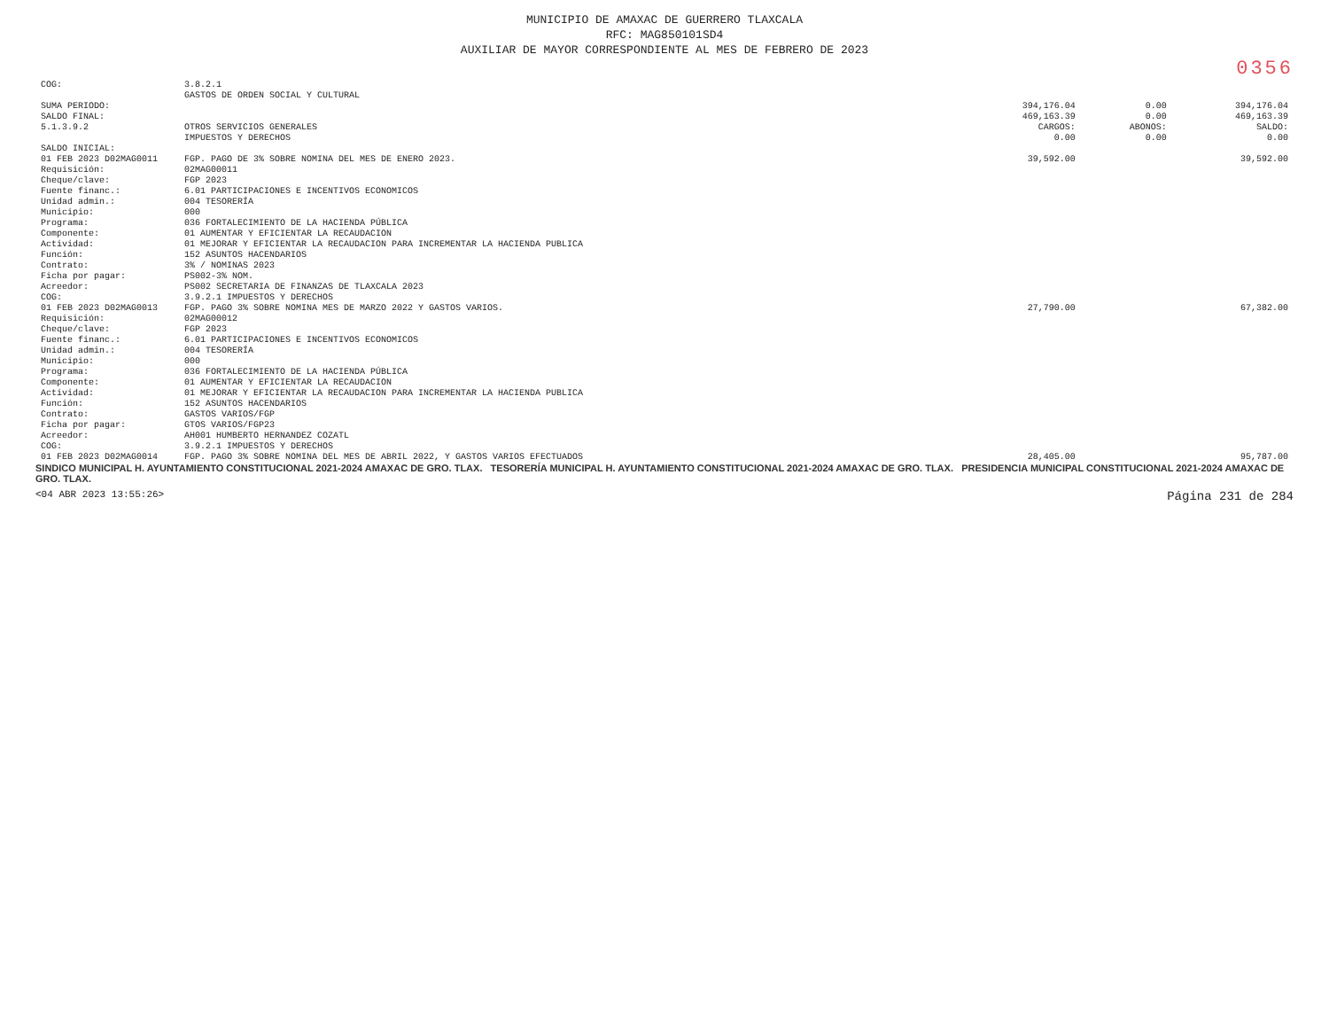MUNICIPIO DE AMAXAC DE GUERRERO TLAXCALA
RFC: MAG850101SD4
AUXILIAR DE MAYOR CORRESPONDIENTE AL MES DE FEBRERO DE 2023
0356
| COG: | 3.8.2.1 | | | |
| | GASTOS DE ORDEN SOCIAL Y CULTURAL | | | |
| SUMA PERIODO: | | 394,176.04 | 0.00 | 394,176.04 |
| SALDO FINAL: | | 469,163.39 | 0.00 | 469,163.39 |
| 5.1.3.9.2 | OTROS SERVICIOS GENERALES | CARGOS: | ABONOS: | SALDO: |
| | IMPUESTOS Y DERECHOS | 0.00 | 0.00 | 0.00 |
| SALDO INICIAL: | | | | |
| 01 FEB 2023 D02MAG0011 | FGP. PAGO DE 3% SOBRE NOMINA DEL MES DE ENERO 2023. | 39,592.00 | | 39,592.00 |
| Requisición: | 02MAG00011 | | | |
| Cheque/clave: | FGP 2023 | | | |
| Fuente financ.: | 6.01 PARTICIPACIONES E INCENTIVOS ECONOMICOS | | | |
| Unidad admin.: | 004 TESORERÍA | | | |
| Municipio: | 000 | | | |
| Programa: | 036 FORTALECIMIENTO DE LA HACIENDA PÚBLICA | | | |
| Componente: | 01 AUMENTAR Y EFICIENTAR LA RECAUDACION | | | |
| Actividad: | 01 MEJORAR Y EFICIENTAR LA RECAUDACION PARA INCREMENTAR LA HACIENDA PUBLICA | | | |
| Función: | 152 ASUNTOS HACENDARIOS | | | |
| Contrato: | 3% / NOMINAS 2023 | | | |
| Ficha por pagar: | PS002-3% NOM. | | | |
| Acreedor: | PS002 SECRETARIA DE FINANZAS DE TLAXCALA 2023 | | | |
| COG: | 3.9.2.1 IMPUESTOS Y DERECHOS | | | |
| 01 FEB 2023 D02MAG0013 | FGP. PAGO 3% SOBRE NOMINA MES DE MARZO 2022 Y GASTOS VARIOS. | 27,790.00 | | 67,382.00 |
| Requisición: | 02MAG00012 | | | |
| Cheque/clave: | FGP 2023 | | | |
| Fuente financ.: | 6.01 PARTICIPACIONES E INCENTIVOS ECONOMICOS | | | |
| Unidad admin.: | 004 TESORERÍA | | | |
| Municipio: | 000 | | | |
| Programa: | 036 FORTALECIMIENTO DE LA HACIENDA PÚBLICA | | | |
| Componente: | 01 AUMENTAR Y EFICIENTAR LA RECAUDACION | | | |
| Actividad: | 01 MEJORAR Y EFICIENTAR LA RECAUDACION PARA INCREMENTAR LA HACIENDA PUBLICA | | | |
| Función: | 152 ASUNTOS HACENDARIOS | | | |
| Contrato: | GASTOS VARIOS/FGP | | | |
| Ficha por pagar: | GTOS VARIOS/FGP23 | | | |
| Acreedor: | AH001 HUMBERTO HERNANDEZ COZATL | | | |
| COG: | 3.9.2.1 IMPUESTOS Y DERECHOS | | | |
| 01 FEB 2023 D02MAG0014 | FGP. PAGO 3% SOBRE NOMINA DEL MES DE ABRIL 2022, Y GASTOS VARIOS EFECTUADOS | 28,405.00 | | 95,787.00 |
SINDICO MUNICIPAL H. AYUNTAMIENTO CONSTITUCIONAL 2021-2024 AMAXAC DE GRO. TLAX. TESORERÍA MUNICIPAL H. AYUNTAMIENTO CONSTITUCIONAL 2021-2024 AMAXAC DE GRO. TLAX. PRESIDENCIA MUNICIPAL CONSTITUCIONAL 2021-2024 AMAXAC DE GRO. TLAX.
<04 ABR 2023 13:55:26> Página 231 de 284